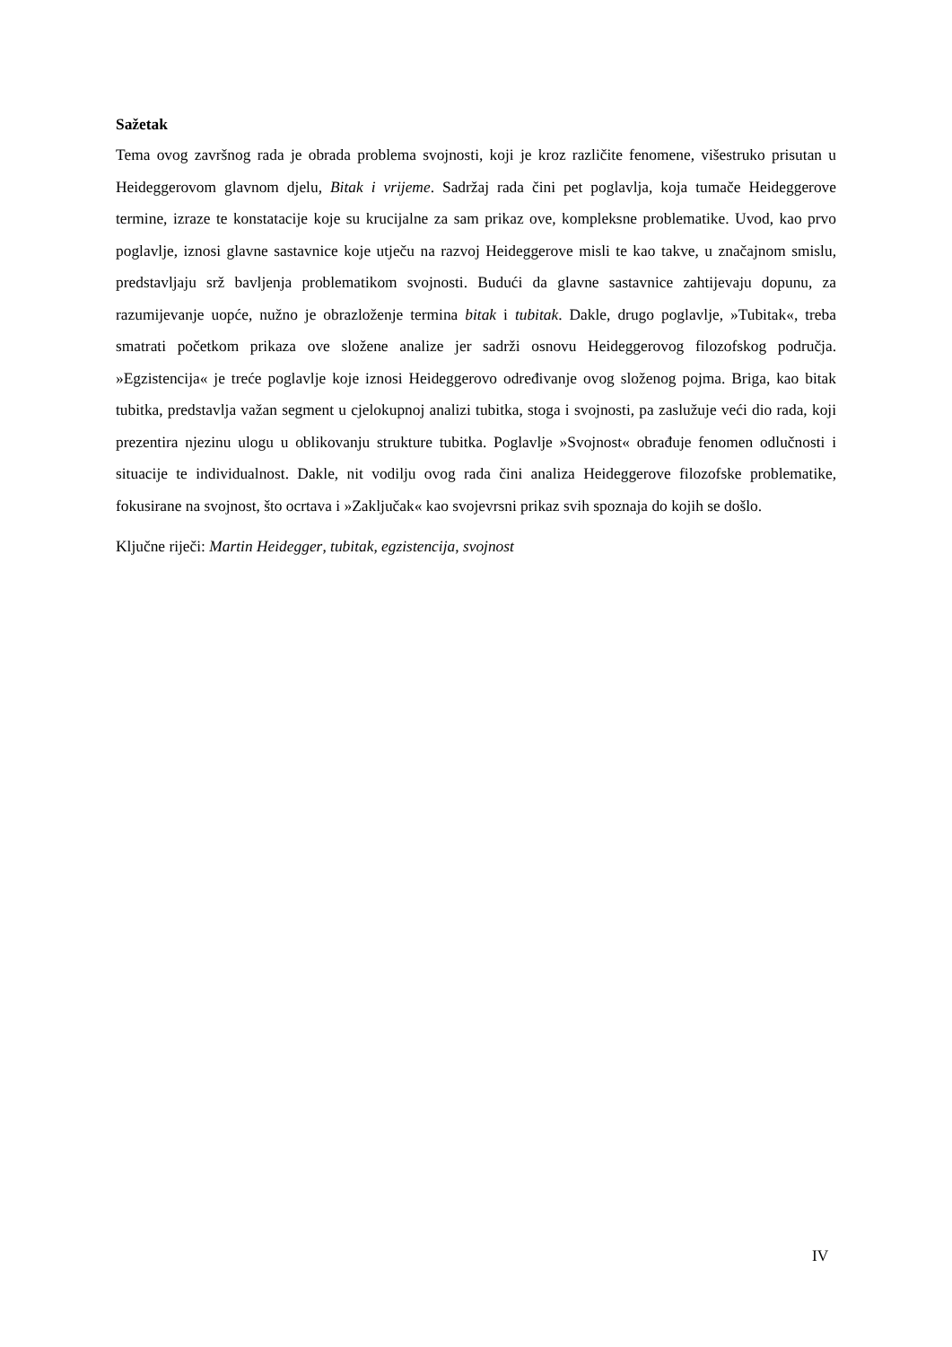Sažetak
Tema ovog završnog rada je obrada problema svojnosti, koji je kroz različite fenomene, višestruko prisutan u Heideggerovom glavnom djelu, Bitak i vrijeme. Sadržaj rada čini pet poglavlja, koja tumače Heideggerove termine, izraze te konstatacije koje su krucijalne za sam prikaz ove, kompleksne problematike. Uvod, kao prvo poglavlje, iznosi glavne sastavnice koje utječu na razvoj Heideggerove misli te kao takve, u značajnom smislu, predstavljaju srž bavljenja problematikom svojnosti. Budući da glavne sastavnice zahtijevaju dopunu, za razumijevanje uopće, nužno je obrazloženje termina bitak i tubitak. Dakle, drugo poglavlje, »Tubitak«, treba smatrati početkom prikaza ove složene analize jer sadrži osnovu Heideggerovog filozofskog područja. »Egzistencija« je treće poglavlje koje iznosi Heideggerovo određivanje ovog složenog pojma. Briga, kao bitak tubitka, predstavlja važan segment u cjelokupnoj analizi tubitka, stoga i svojnosti, pa zaslužuje veći dio rada, koji prezentira njezinu ulogu u oblikovanju strukture tubitka. Poglavlje »Svojnost« obrađuje fenomen odlučnosti i situacije te individualnost. Dakle, nit vodilju ovog rada čini analiza Heideggerove filozofske problematike, fokusirane na svojnost, što ocrtava i »Zaključak« kao svojevrsni prikaz svih spoznaja do kojih se došlo.
Ključne riječi: Martin Heidegger, tubitak, egzistencija, svojnost
IV